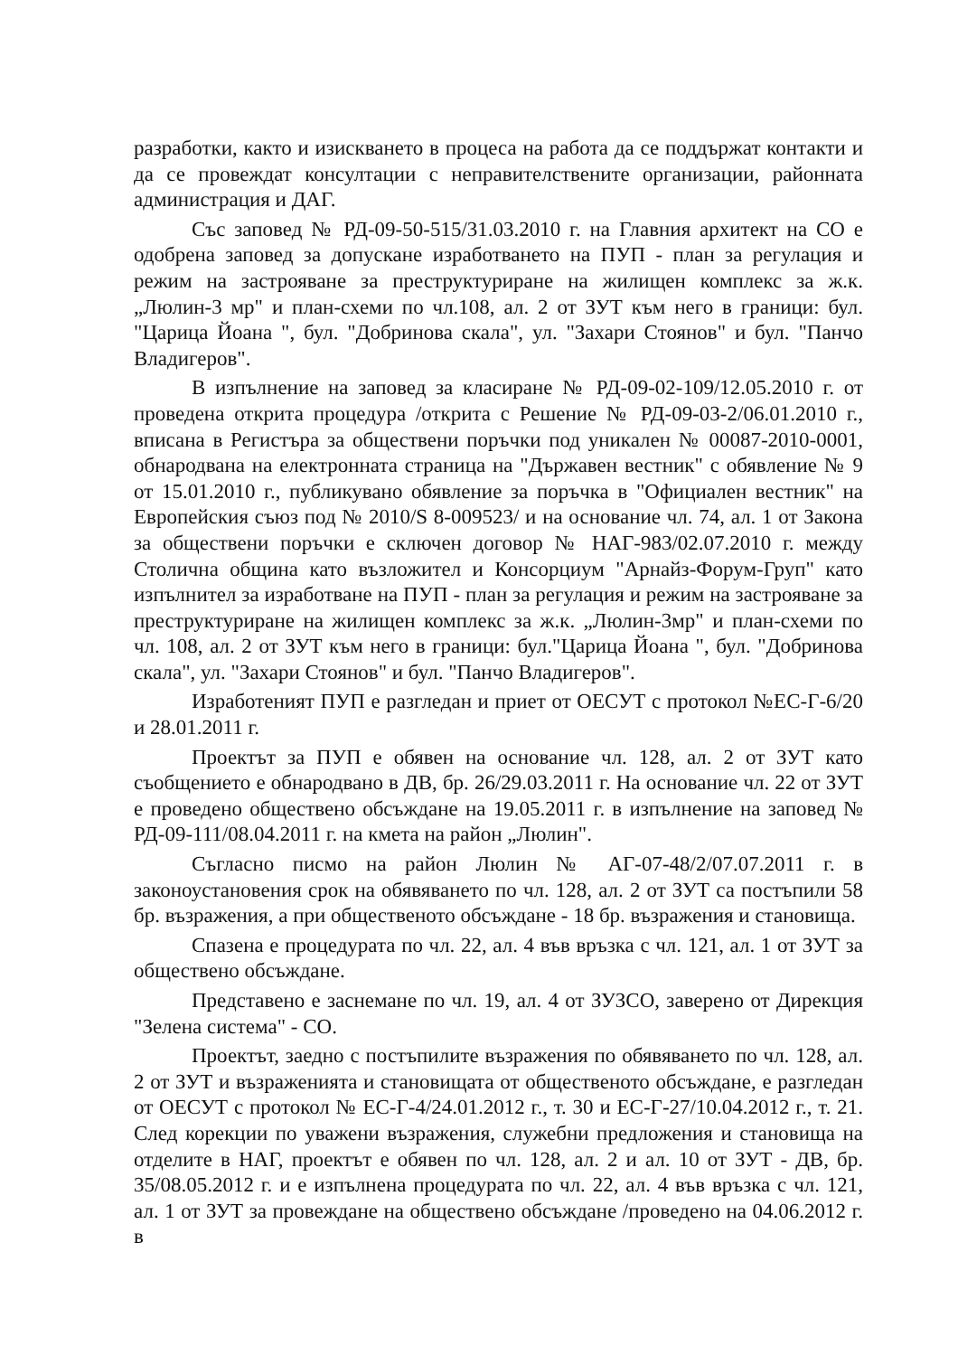разработки, както и изискването в процеса на работа да се поддържат контакти и да се провеждат консултации с неправителствените организации, районната администрация и ДАГ.
Със заповед № РД-09-50-515/31.03.2010 г. на Главния архитект на СО е одобрена заповед за допускане изработването на ПУП - план за регулация и режим на застрояване за преструктуриране на жилищен комплекс за ж.к. „Люлин-3 мр" и план-схеми по чл.108, ал. 2 от ЗУТ към него в граници: бул. "Царица Йоана ", бул. "Добринова скала", ул. "Захари Стоянов" и бул. "Панчо Владигеров".
В изпълнение на заповед за класиране № РД-09-02-109/12.05.2010 г. от проведена открита процедура /открита с Решение № РД-09-03-2/06.01.2010 г., вписана в Регистъра за обществени поръчки под уникален № 00087-2010-0001, обнародвана на електронната страница на "Държавен вестник" с обявление № 9 от 15.01.2010 г., публикувано обявление за поръчка в "Официален вестник" на Европейския съюз под № 2010/S 8-009523/ и на основание чл. 74, ал. 1 от Закона за обществени поръчки е сключен договор № НАГ-983/02.07.2010 г. между Столична община като възложител и Консорциум "Арнайз-Форум-Груп" като изпълнител за изработване на ПУП - план за регулация и режим на застрояване за преструктуриране на жилищен комплекс за ж.к. „Люлин-3мр" и план-схеми по чл. 108, ал. 2 от ЗУТ към него в граници: бул."Царица Йоана ", бул. "Добринова скала", ул. "Захари Стоянов" и бул. "Панчо Владигеров".
Изработеният ПУП е разгледан и приет от ОЕСУТ с протокол №ЕС-Г-6/20 и 28.01.2011 г.
Проектът за ПУП е обявен на основание чл. 128, ал. 2 от ЗУТ като съобщението е обнародвано в ДВ, бр. 26/29.03.2011 г. На основание чл. 22 от ЗУТ е проведено обществено обсъждане на 19.05.2011 г. в изпълнение на заповед № РД-09-111/08.04.2011 г. на кмета на район „Люлин".
Съгласно писмо на район Люлин № АГ-07-48/2/07.07.2011 г. в законоустановения срок на обявяването по чл. 128, ал. 2 от ЗУТ са постъпили 58 бр. възражения, а при общественото обсъждане - 18 бр. възражения и становища.
Спазена е процедурата по чл. 22, ал. 4 във връзка с чл. 121, ал. 1 от ЗУТ за обществено обсъждане.
Представено е заснемане по чл. 19, ал. 4 от ЗУЗСО, заверено от Дирекция "Зелена система" - СО.
Проектът, заедно с постъпилите възражения по обявяването по чл. 128, ал. 2 от ЗУТ и възраженията и становищата от общественото обсъждане, е разгледан от ОЕСУТ с протокол № ЕС-Г-4/24.01.2012 г., т. 30 и ЕС-Г-27/10.04.2012 г., т. 21. След корекции по уважени възражения, служебни предложения и становища на отделите в НАГ, проектът е обявен по чл. 128, ал. 2 и ал. 10 от ЗУТ - ДВ, бр. 35/08.05.2012 г. и е изпълнена процедурата по чл. 22, ал. 4 във връзка с чл. 121, ал. 1 от ЗУТ за провеждане на обществено обсъждане /проведено на 04.06.2012 г. в